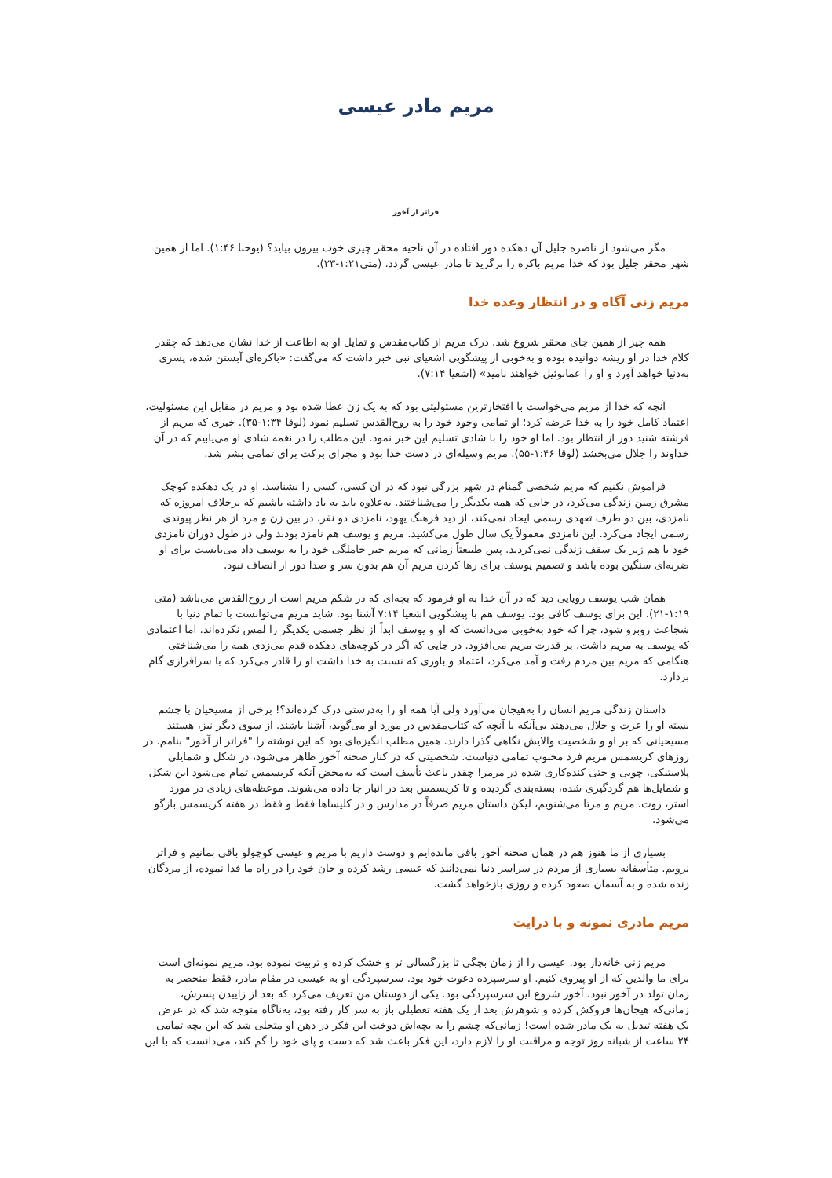مریم مادر عیسی
فراتر از آخور
مگر می‌شود از ناصره جلیل آن دهکده دور افتاده در آن ناحیه محقر چیزی خوب بیرون بیاید؟ (یوحنا ۱:۴۶). اما از همین شهر محقر جلیل بود که خدا مریم باکره را برگزید تا مادر عیسی گردد. (متی۱:۲۱-۲۳).
مریم زنی آگاه و در انتظار وعده خدا
همه چیز از همین جای محقر شروع شد. درک مریم از کتاب‌مقدس و تمایل او به اطاعت از خدا نشان می‌دهد که چقدر کلام خدا در او ریشه دوانیده بوده و به‌خوبی از پیشگویی اشعیای نبی خبر داشت که می‌گفت: «باکره‌ای آبستن شده، پسری به‌دنیا خواهد آورد و او را عمانوئیل خواهند نامید» (اشعیا ۷:۱۴).
آنچه که خدا از مریم می‌خواست با افتخارترین مسئولیتی بود که به یک زن عطا شده بود و مریم در مقابل این مسئولیت، اعتماد کامل خود را به خدا عرضه کرد؛ او تمامی وجود خود را به روح‌القدس تسلیم نمود (لوقا ۱:۳۴-۳۵). خبری که مریم از فرشته شنید دور از انتظار بود. اما او خود را با شادی تسلیم این خبر نمود. این مطلب را در نغمه شادی او می‌یابیم که در آن خداوند را جلال می‌بخشد (لوقا ۱:۴۶-۵۵). مریم وسیله‌ای در دست خدا بود و مجرای برکت برای تمامی بشر شد.
فراموش نکنیم که مریم شخصی گمنام در شهر بزرگی نبود که در آن کسی، کسی را نشناسد. او در یک دهکده کوچک مشرق زمین زندگی می‌کرد، در جایی که همه یکدیگر را می‌شناختند. به‌علاوه باید به یاد داشته باشیم که برخلاف امروزه که نامزدی، بین دو طرف تعهدی رسمی ایجاد نمی‌کند، از دید فرهنگ یهود، نامزدی دو نفر، در بین زن و مرد از هر نظر پیوندی رسمی ایجاد می‌کرد. این نامزدی معمولاً یک سال طول می‌کشید. مریم و یوسف هم نامزد بودند ولی در طول دوران نامزدی خود با هم زیر یک سقف زندگی نمی‌کردند. پس طبیعتاً زمانی که مریم خبر حاملگی خود را به یوسف داد می‌بایست برای او ضربه‌ای سنگین بوده باشد و تصمیم یوسف برای رها کردن مریم آن هم بدون سر و صدا دور از انصاف نبود.
همان شب یوسف رویایی دید که در آن خدا به او فرمود که بچه‌ای که در شکم مریم است از روح‌القدس می‌باشد (متی ۱:۱۹-۲۱). این برای یوسف کافی بود. یوسف هم با پیشگویی اشعیا ۷:۱۴ آشنا بود. شاید مریم می‌توانست با تمام دنیا با شجاعت روبرو شود، چرا که خود به‌خوبی می‌دانست که او و یوسف ابداً از نظر جسمی یکدیگر را لمس نکرده‌اند. اما اعتمادی که یوسف به مریم داشت، بر قدرت مریم می‌افزود. در جایی که اگر در کوچه‌های دهکده قدم می‌زدی همه را می‌شناختی هنگامی که مریم بین مردم رفت و آمد می‌کرد، اعتماد و باوری که نسبت به خدا داشت او را قادر می‌کرد که با سرافرازی گام بردارد.
داستان زندگی مریم انسان را به‌هیجان می‌آورد ولی آیا همه او را به‌درستی درک کرده‌اند؟! برخی از مسیحیان با چشم بسته او را عزت و جلال می‌دهند بی‌آنکه با آنچه که کتاب‌مقدس در مورد او می‌گوید، آشنا باشند. از سوی دیگر نیز، هستند مسیحیانی که بر او و شخصیت والایش نگاهی گذرا دارند. همین مطلب انگیزه‌ای بود که این نوشته را "فراتر از آخور" بنامم. در روزهای کریسمس مریم فرد محبوب تمامی دنیاست. شخصیتی که در کنار صحنه آخور ظاهر می‌شود، در شکل و شمایلی پلاستیکی، چوبی و حتی کنده‌کاری شده در مرمر! چقدر باعث تأسف است که به‌محض آنکه کریسمس تمام می‌شود این شکل و شمایل‌ها هم گردگیری شده، بسته‌بندی گردیده و تا کریسمس بعد در انبار جا داده می‌شوند. موعظه‌های زیادی در مورد استر، روت، مریم و مرتا می‌شنویم، لیکن داستان مریم صرفاً در مدارس و در کلیساها فقط و فقط در هفته کریسمس بازگو می‌شود.
بسیاری از ما هنوز هم در همان صحنه آخور باقی مانده‌ایم و دوست داریم با مریم و عیسی کوچولو باقی بمانیم و فراتر نرویم. متأسفانه بسیاری از مردم در سراسر دنیا نمی‌دانند که عیسی رشد کرده و جان خود را در راه ما فدا نموده، از مردگان زنده شده و به آسمان صعود کرده و روزی بازخواهد گشت.
مریم مادری نمونه و با درایت
مریم زنی خانه‌دار بود. عیسی را از زمان بچگی تا بزرگسالی تر و خشک کرده و تربیت نموده بود. مریم نمونه‌ای است برای ما والدین که از او پیروی کنیم. او سرسپرده دعوت خود بود. سرسپردگی او به عیسی در مقام مادر، فقط منحصر به زمان تولد در آخور نبود، آخور شروع این سرسپردگی بود. یکی از دوستان من تعریف می‌کرد که بعد از زاییدن پسرش، زمانی‌که هیجان‌ها فروکش کرده و شوهرش بعد از یک هفته تعطیلی باز به سر کار رفته بود، به‌ناگاه متوجه شد که در عرض یک هفته تبدیل به یک مادر شده است! زمانی‌که چشم را به بچه‌اش دوخت این فکر در ذهن او متجلی شد که این بچه تمامی ۲۴ ساعت از شبانه روز توجه و مراقبت او را لازم دارد، این فکر باعث شد که دست و پای خود را گم کند، می‌دانست که با این